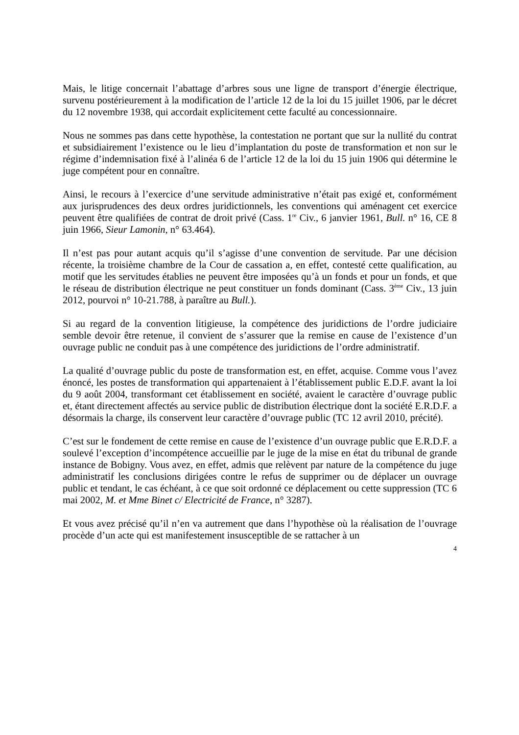Mais, le litige concernait l’abattage d’arbres sous une ligne de transport d’énergie électrique, survenu postérieurement à la modification de l’article 12 de la loi du 15 juillet 1906, par le décret du 12 novembre 1938, qui accordait explicitement cette faculté au concessionnaire.
Nous ne sommes pas dans cette hypothèse, la contestation ne portant que sur la nullité du contrat et subsidiairement l’existence ou le lieu d’implantation du poste de transformation et non sur le régime d’indemnisation fixé à l’alinéa 6 de l’article 12 de la loi du 15 juin 1906 qui détermine le juge compétent pour en connaître.
Ainsi, le recours à l’exercice d’une servitude administrative n’était pas exigé et, conformément aux jurisprudences des deux ordres juridictionnels, les conventions qui aménagent cet exercice peuvent être qualifiées de contrat de droit privé (Cass. 1<sup>re</sup> Civ., 6 janvier 1961, Bull. n° 16, CE 8 juin 1966, Sieur Lamonin, n° 63.464).
Il n’est pas pour autant acquis qu’il s’agisse d’une convention de servitude. Par une décision récente, la troisième chambre de la Cour de cassation a, en effet, contesté cette qualification, au motif que les servitudes établies ne peuvent être imposées qu’à un fonds et pour un fonds, et que le réseau de distribution électrique ne peut constituer un fonds dominant (Cass. 3<sup>ème</sup> Civ., 13 juin 2012, pourvoi n° 10-21.788, à paraître au Bull.).
Si au regard de la convention litigieuse, la compétence des juridictions de l’ordre judiciaire semble devoir être retenue, il convient de s’assurer que la remise en cause de l’existence d’un ouvrage public ne conduit pas à une compétence des juridictions de l’ordre administratif.
La qualité d’ouvrage public du poste de transformation est, en effet, acquise. Comme vous l’avez énoncé, les postes de transformation qui appartenaient à l’établissement public E.D.F. avant la loi du 9 août 2004, transformant cet établissement en société, avaient le caractère d’ouvrage public et, étant directement affectés au service public de distribution électrique dont la société E.R.D.F. a désormais la charge, ils conservent leur caractère d’ouvrage public (TC 12 avril 2010, précité).
C’est sur le fondement de cette remise en cause de l’existence d’un ouvrage public que E.R.D.F. a soulevé l’exception d’incompétence accueillie par le juge de la mise en état du tribunal de grande instance de Bobigny. Vous avez, en effet, admis que relèvent par nature de la compétence du juge administratif les conclusions dirigées contre le refus de supprimer ou de déplacer un ouvrage public et tendant, le cas échéant, à ce que soit ordonné ce déplacement ou cette suppression (TC 6 mai 2002, M. et Mme Binet c/ Electricité de France, n° 3287).
Et vous avez précisé qu’il n’en va autrement que dans l’hypothèse où la réalisation de l’ouvrage procède d’un acte qui est manifestement insusceptible de se rattacher à un
4